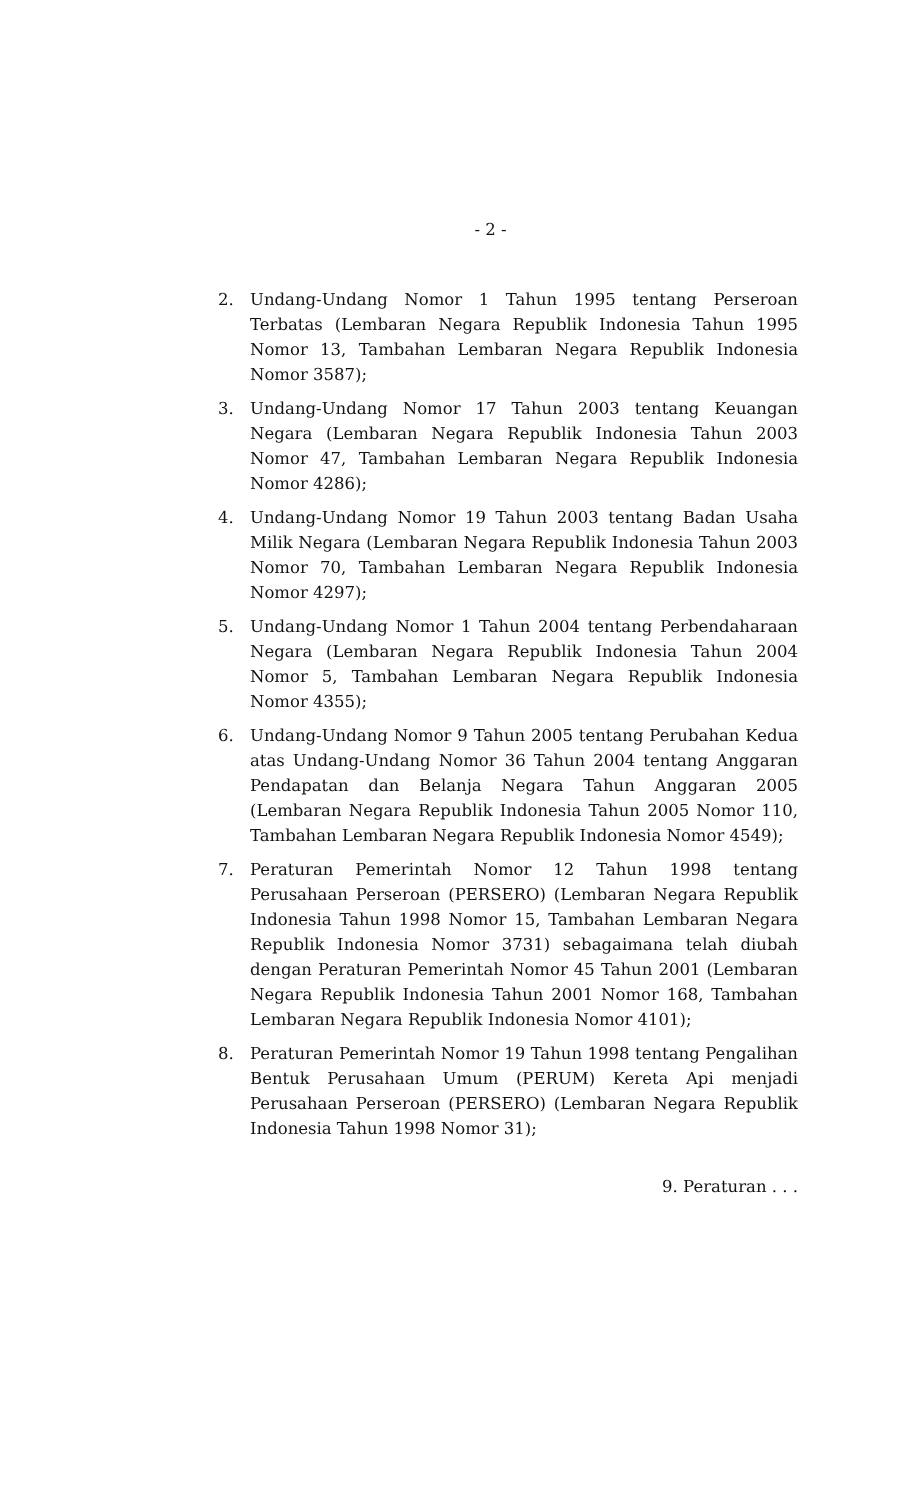- 2 -
2. Undang-Undang Nomor 1 Tahun 1995 tentang Perseroan Terbatas (Lembaran Negara Republik Indonesia Tahun 1995 Nomor 13, Tambahan Lembaran Negara Republik Indonesia Nomor 3587);
3. Undang-Undang Nomor 17 Tahun 2003 tentang Keuangan Negara (Lembaran Negara Republik Indonesia Tahun 2003 Nomor 47, Tambahan Lembaran Negara Republik Indonesia Nomor 4286);
4. Undang-Undang Nomor 19 Tahun 2003 tentang Badan Usaha Milik Negara (Lembaran Negara Republik Indonesia Tahun 2003 Nomor 70, Tambahan Lembaran Negara Republik Indonesia Nomor 4297);
5. Undang-Undang Nomor 1 Tahun 2004 tentang Perbendaharaan Negara (Lembaran Negara Republik Indonesia Tahun 2004 Nomor 5, Tambahan Lembaran Negara Republik Indonesia Nomor 4355);
6. Undang-Undang Nomor 9 Tahun 2005 tentang Perubahan Kedua atas Undang-Undang Nomor 36 Tahun 2004 tentang Anggaran Pendapatan dan Belanja Negara Tahun Anggaran 2005 (Lembaran Negara Republik Indonesia Tahun 2005 Nomor 110, Tambahan Lembaran Negara Republik Indonesia Nomor 4549);
7. Peraturan Pemerintah Nomor 12 Tahun 1998 tentang Perusahaan Perseroan (PERSERO) (Lembaran Negara Republik Indonesia Tahun 1998 Nomor 15, Tambahan Lembaran Negara Republik Indonesia Nomor 3731) sebagaimana telah diubah dengan Peraturan Pemerintah Nomor 45 Tahun 2001 (Lembaran Negara Republik Indonesia Tahun 2001 Nomor 168, Tambahan Lembaran Negara Republik Indonesia Nomor 4101);
8. Peraturan Pemerintah Nomor 19 Tahun 1998 tentang Pengalihan Bentuk Perusahaan Umum (PERUM) Kereta Api menjadi Perusahaan Perseroan (PERSERO) (Lembaran Negara Republik Indonesia Tahun 1998 Nomor 31);
9. Peraturan . . .